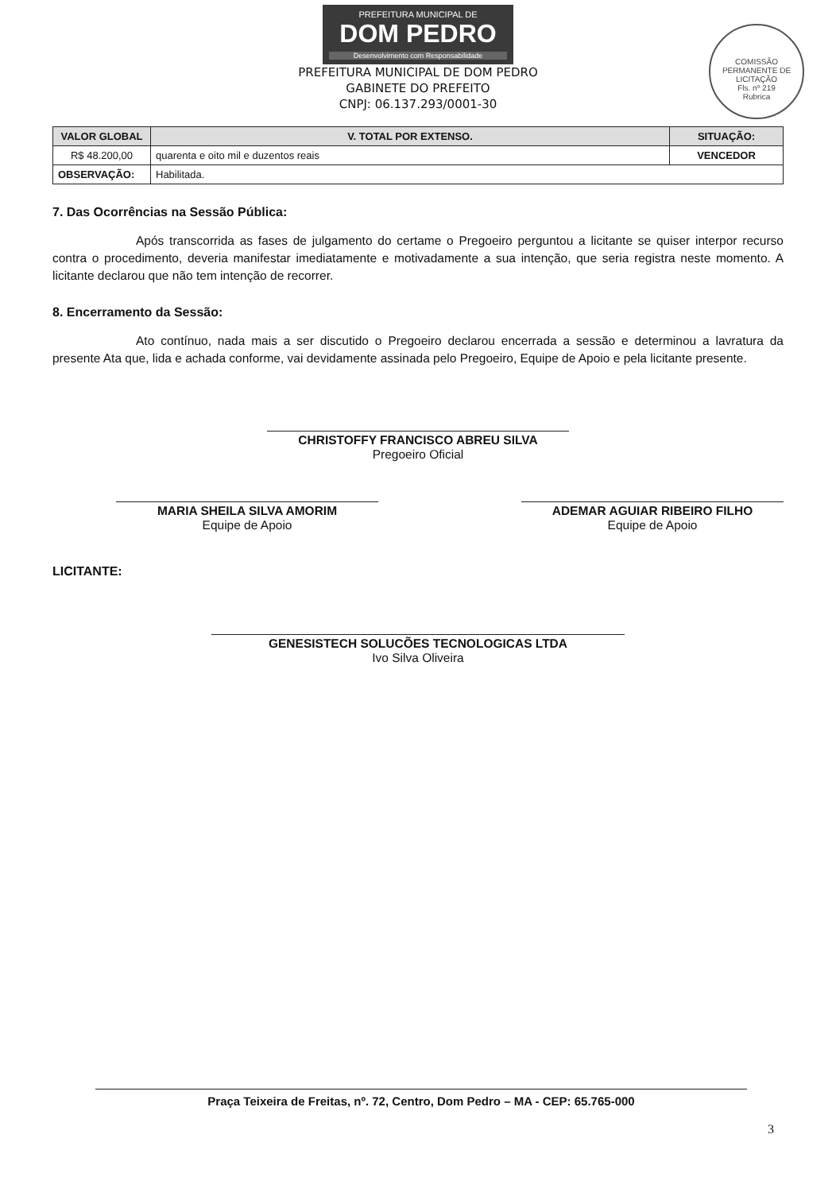PREFEITURA MUNICIPAL DE
DOM PEDRO
Desenvolvimento com Responsabilidade
PREFEITURA MUNICIPAL DE DOM PEDRO
GABINETE DO PREFEITO
CNPJ: 06.137.293/0001-30
COMISSÃO PERMANENTE DE LICITAÇÃO
Fls. nº 219
Rubrica
| VALOR GLOBAL | V. TOTAL POR EXTENSO. | SITUAÇÃO: |
| --- | --- | --- |
| R$ 48.200,00 | quarenta e oito mil e duzentos reais | VENCEDOR |
| OBSERVAÇÃO: | Habilitada. | |
7. Das Ocorrências na Sessão Pública:
Após transcorrida as fases de julgamento do certame o Pregoeiro perguntou a licitante se quiser interpor recurso contra o procedimento, deveria manifestar imediatamente e motivadamente a sua intenção, que seria registra neste momento. A licitante declarou que não tem intenção de recorrer.
8. Encerramento da Sessão:
Ato contínuo, nada mais a ser discutido o Pregoeiro declarou encerrada a sessão e determinou a lavratura da presente Ata que, lida e achada conforme, vai devidamente assinada pelo Pregoeiro, Equipe de Apoio e pela licitante presente.
CHRISTOFFY FRANCISCO ABREU SILVA
Pregoeiro Oficial
MARIA SHEILA SILVA AMORIM
Equipe de Apoio
ADEMAR AGUIAR RIBEIRO FILHO
Equipe de Apoio
LICITANTE:
GENESISTECH SOLUCÕES TECNOLOGICAS LTDA
Ivo Silva Oliveira
Praça Teixeira de Freitas, nº. 72, Centro, Dom Pedro – MA - CEP: 65.765-000
3